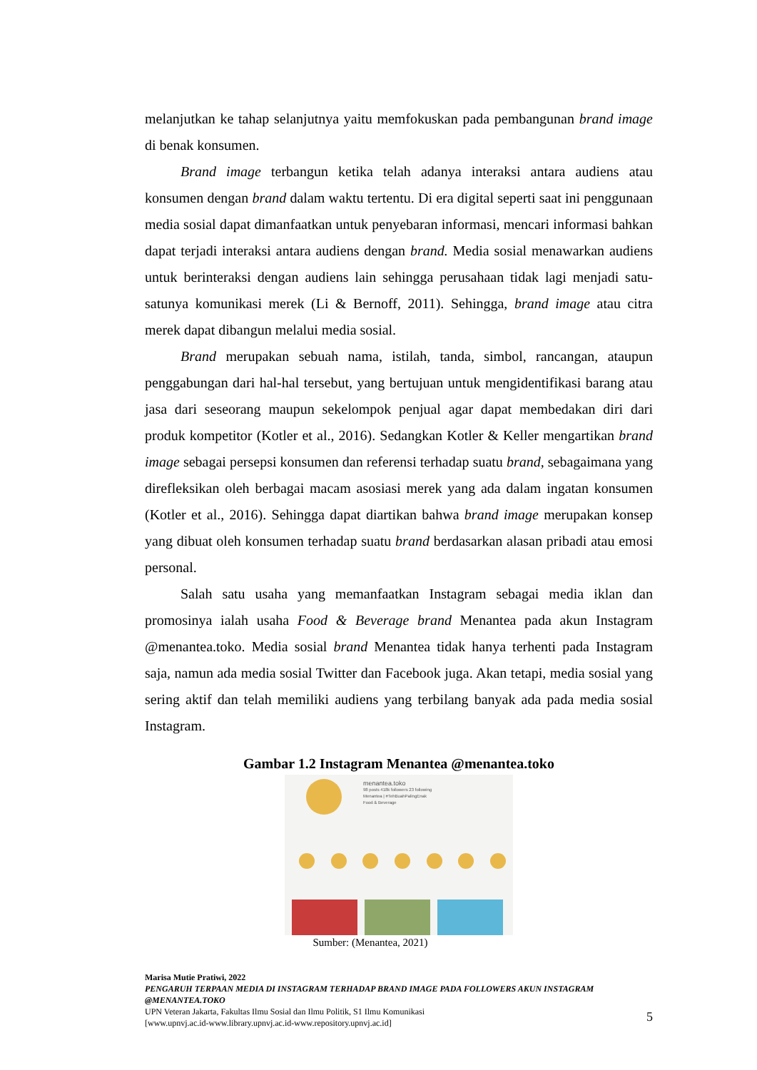melanjutkan ke tahap selanjutnya yaitu memfokuskan pada pembangunan brand image di benak konsumen.
Brand image terbangun ketika telah adanya interaksi antara audiens atau konsumen dengan brand dalam waktu tertentu. Di era digital seperti saat ini penggunaan media sosial dapat dimanfaatkan untuk penyebaran informasi, mencari informasi bahkan dapat terjadi interaksi antara audiens dengan brand. Media sosial menawarkan audiens untuk berinteraksi dengan audiens lain sehingga perusahaan tidak lagi menjadi satu-satunya komunikasi merek (Li & Bernoff, 2011). Sehingga, brand image atau citra merek dapat dibangun melalui media sosial.
Brand merupakan sebuah nama, istilah, tanda, simbol, rancangan, ataupun penggabungan dari hal-hal tersebut, yang bertujuan untuk mengidentifikasi barang atau jasa dari seseorang maupun sekelompok penjual agar dapat membedakan diri dari produk kompetitor (Kotler et al., 2016). Sedangkan Kotler & Keller mengartikan brand image sebagai persepsi konsumen dan referensi terhadap suatu brand, sebagaimana yang direfleksikan oleh berbagai macam asosiasi merek yang ada dalam ingatan konsumen (Kotler et al., 2016). Sehingga dapat diartikan bahwa brand image merupakan konsep yang dibuat oleh konsumen terhadap suatu brand berdasarkan alasan pribadi atau emosi personal.
Salah satu usaha yang memanfaatkan Instagram sebagai media iklan dan promosinya ialah usaha Food & Beverage brand Menantea pada akun Instagram @menantea.toko. Media sosial brand Menantea tidak hanya terhenti pada Instagram saja, namun ada media sosial Twitter dan Facebook juga. Akan tetapi, media sosial yang sering aktif dan telah memiliki audiens yang terbilang banyak ada pada media sosial Instagram.
Gambar 1.2 Instagram Menantea @menantea.toko
menantea.toko
98 posts 418k followers 23 following
Menantea | #TehBuahPalingEnak
Food & Beverage
Sumber: (Menantea, 2021)
Marisa Mutie Pratiwi, 2022
PENGARUH TERPAAN MEDIA DI INSTAGRAM TERHADAP BRAND IMAGE PADA FOLLOWERS AKUN INSTAGRAM @MENANTEA.TOKO
UPN Veteran Jakarta, Fakultas Ilmu Sosial dan Ilmu Politik, S1 Ilmu Komunikasi
[www.upnvj.ac.id-www.library.upnvj.ac.id-www.repository.upnvj.ac.id]
5